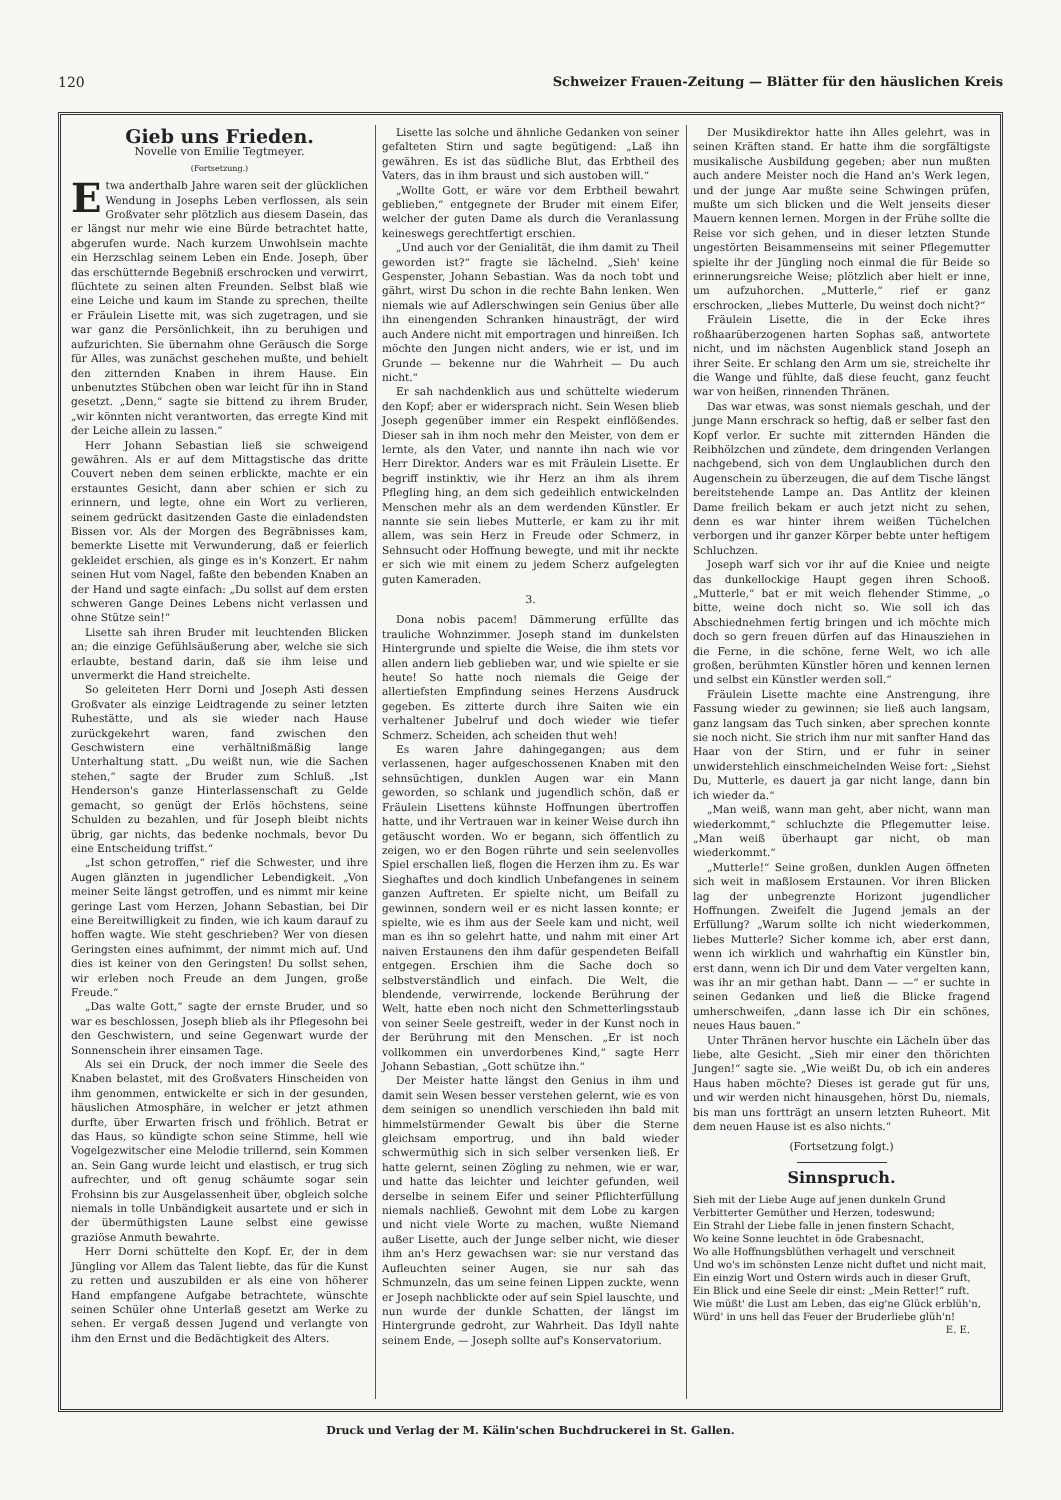120 Schweizer Frauen-Zeitung — Blätter für den häuslichen Kreis
Gieb uns Frieden.
Novelle von Emilie Tegtmeyer.
(Fortsetzung.)
Etwa anderthalb Jahre waren seit der glücklichen Wendung in Josephs Leben verflossen, als sein Großvater sehr plötzlich aus diesem Dasein, das er längst nur mehr wie eine Bürde betrachtet hatte, abgerufen wurde. Nach kurzem Unwohlsein machte ein Herzschlag seinem Leben ein Ende. Joseph, über das erschütternde Begebniß erschrocken und verwirrt, flüchtete zu seinen alten Freunden. Selbst blaß wie eine Leiche und kaum im Stande zu sprechen, theilte er Fräulein Lisette mit, was sich zugetragen, und sie war ganz die Persönlichkeit, ihn zu beruhigen und aufzurichten. Sie übernahm ohne Geräusch die Sorge für Alles, was zunächst geschehen mußte, und behielt den zitternden Knaben in ihrem Hause. Ein unbenutztes Stübchen oben war leicht für ihn in Stand gesetzt. „Denn,“ sagte sie bittend zu ihrem Bruder, „wir könnten nicht verantworten, das erregte Kind mit der Leiche allein zu lassen.“
Herr Johann Sebastian ließ sie schweigend gewähren. Als er auf dem Mittagstische das dritte Couvert neben dem seinen erblickte, machte er ein erstauntes Gesicht, dann aber schien er sich zu erinnern, und legte, ohne ein Wort zu verlieren, seinem gedrückt dasitzenden Gaste die einladendsten Bissen vor. Als der Morgen des Begräbnisses kam, bemerkte Lisette mit Verwunderung, daß er feierlich gekleidet erschien, als ginge es in's Konzert. Er nahm seinen Hut vom Nagel, faßte den bebenden Knaben an der Hand und sagte einfach: „Du sollst auf dem ersten schweren Gange Deines Lebens nicht verlassen und ohne Stütze sein!“
Lisette sah ihren Bruder mit leuchtenden Blicken an; die einzige Gefühlsäußerung aber, welche sie sich erlaubte, bestand darin, daß sie ihm leise und unvermerkt die Hand streichelte.
So geleiteten Herr Dorni und Joseph Asti dessen Großvater als einzige Leidtragende zu seiner letzten Ruhestätte, und als sie wieder nach Hause zurückgekehrt waren, fand zwischen den Geschwistern eine verhältnißmäßig lange Unterhaltung statt. „Du weißt nun, wie die Sachen stehen,“ sagte der Bruder zum Schluß. „Ist Henderson's ganze Hinterlassenschaft zu Gelde gemacht, so genügt der Erlös höchstens, seine Schulden zu bezahlen, und für Joseph bleibt nichts übrig, gar nichts, das bedenke nochmals, bevor Du eine Entscheidung triffst.“
„Ist schon getroffen,“ rief die Schwester, und ihre Augen glänzten in jugendlicher Lebendigkeit. „Von meiner Seite längst getroffen, und es nimmt mir keine geringe Last vom Herzen, Johann Sebastian, bei Dir eine Bereitwilligkeit zu finden, wie ich kaum darauf zu hoffen wagte. Wie steht geschrieben? Wer von diesen Geringsten eines aufnimmt, der nimmt mich auf. Und dies ist keiner von den Geringsten! Du sollst sehen, wir erleben noch Freude an dem Jungen, große Freude.“
„Das walte Gott,“ sagte der ernste Bruder, und so war es beschlossen, Joseph blieb als ihr Pflegesohn bei den Geschwistern, und seine Gegenwart wurde der Sonnenschein ihrer einsamen Tage.
Als sei ein Druck, der noch immer die Seele des Knaben belastet, mit des Großvaters Hinscheiden von ihm genommen, entwickelte er sich in der gesunden, häuslichen Atmosphäre, in welcher er jetzt athmen durfte, über Erwarten frisch und fröhlich. Betrat er das Haus, so kündigte schon seine Stimme, hell wie Vogelgezwitscher eine Melodie trillernd, sein Kommen an. Sein Gang wurde leicht und elastisch, er trug sich aufrechter, und oft genug schäumte sogar sein Frohsinn bis zur Ausgelassenheit über, obgleich solche niemals in tolle Unbändigkeit ausartete und er sich in der übermüthigsten Laune selbst eine gewisse graziöse Anmuth bewahrte.
Herr Dorni schüttelte den Kopf. Er, der in dem Jüngling vor Allem das Talent liebte, das für die Kunst zu retten und auszubilden er als eine von höherer Hand empfangene Aufgabe betrachtete, wünschte seinen Schüler ohne Unterlaß gesetzt am Werke zu sehen. Er vergaß dessen Jugend und verlangte von ihm den Ernst und die Bedächtigkeit des Alters.
Lisette las solche und ähnliche Gedanken von seiner gefalteten Stirn und sagte begütigend: „Laß ihn gewähren. Es ist das südliche Blut, das Erbtheil des Vaters, das in ihm braust und sich austoben will.“
„Wollte Gott, er wäre vor dem Erbtheil bewahrt geblieben,“ entgegnete der Bruder mit einem Eifer, welcher der guten Dame als durch die Veranlassung keineswegs gerechtfertigt erschien.
„Und auch vor der Genialität, die ihm damit zu Theil geworden ist?“ fragte sie lächelnd. „Sieh' keine Gespenster, Johann Sebastian. Was da noch tobt und gährt, wirst Du schon in die rechte Bahn lenken. Wen niemals wie auf Adlerschwingen sein Genius über alle ihn einengenden Schranken hinausträgt, der wird auch Andere nicht mit emportragen und hinreißen. Ich möchte den Jungen nicht anders, wie er ist, und im Grunde — bekenne nur die Wahrheit — Du auch nicht.“
Er sah nachdenklich aus und schüttelte wiederum den Kopf; aber er widersprach nicht. Sein Wesen blieb Joseph gegenüber immer ein Respekt einflößendes. Dieser sah in ihm noch mehr den Meister, von dem er lernte, als den Vater, und nannte ihn nach wie vor Herr Direktor. Anders war es mit Fräulein Lisette. Er begriff instinktiv, wie ihr Herz an ihm als ihrem Pflegling hing, an dem sich gedeihlich entwickelnden Menschen mehr als an dem werdenden Künstler. Er nannte sie sein liebes Mutterle, er kam zu ihr mit allem, was sein Herz in Freude oder Schmerz, in Sehnsucht oder Hoffnung bewegte, und mit ihr neckte er sich wie mit einem zu jedem Scherz aufgelegten guten Kameraden.
3.
Dona nobis pacem! Dämmerung erfüllte das trauliche Wohnzimmer. Joseph stand im dunkelsten Hintergrunde und spielte die Weise, die ihm stets vor allen andern lieb geblieben war, und wie spielte er sie heute! So hatte noch niemals die Geige der allertiefsten Empfindung seines Herzens Ausdruck gegeben. Es zitterte durch ihre Saiten wie ein verhaltener Jubelruf und doch wieder wie tiefer Schmerz. Scheiden, ach scheiden thut weh!
Es waren Jahre dahingegangen; aus dem verlassenen, hager aufgeschossenen Knaben mit den sehnsüchtigen, dunklen Augen war ein Mann geworden, so schlank und jugendlich schön, daß er Fräulein Lisettens kühnste Hoffnungen übertroffen hatte, und ihr Vertrauen war in keiner Weise durch ihn getäuscht worden. Wo er begann, sich öffentlich zu zeigen, wo er den Bogen rührte und sein seelenvolles Spiel erschallen ließ, flogen die Herzen ihm zu. Es war Sieghaftes und doch kindlich Unbefangenes in seinem ganzen Auftreten. Er spielte nicht, um Beifall zu gewinnen, sondern weil er es nicht lassen konnte; er spielte, wie es ihm aus der Seele kam und nicht, weil man es ihn so gelehrt hatte, und nahm mit einer Art naiven Erstaunens den ihm dafür gespendeten Beifall entgegen. Erschien ihm die Sache doch so selbstverständlich und einfach. Die Welt, die blendende, verwirrende, lockende Berührung der Welt, hatte eben noch nicht den Schmetterlingsstaub von seiner Seele gestreift, weder in der Kunst noch in der Berührung mit den Menschen. „Er ist noch vollkommen ein unverdorbenes Kind,“ sagte Herr Johann Sebastian, „Gott schütze ihn.“
Der Meister hatte längst den Genius in ihm und damit sein Wesen besser verstehen gelernt, wie es von dem seinigen so unendlich verschieden ihn bald mit himmelstürmender Gewalt bis über die Sterne gleichsam emportrug, und ihn bald wieder schwermüthig sich in sich selber versenken ließ. Er hatte gelernt, seinen Zögling zu nehmen, wie er war, und hatte das leichter und leichter gefunden, weil derselbe in seinem Eifer und seiner Pflichterfüllung niemals nachließ. Gewohnt mit dem Lobe zu kargen und nicht viele Worte zu machen, wußte Niemand außer Lisette, auch der Junge selber nicht, wie dieser ihm an's Herz gewachsen war: sie nur verstand das Aufleuchten seiner Augen, sie nur sah das Schmunzeln, das um seine feinen Lippen zuckte, wenn er Joseph nachblickte oder auf sein Spiel lauschte, und nun wurde der dunkle Schatten, der längst im Hintergrunde gedroht, zur Wahrheit. Das Idyll nahte seinem Ende, — Joseph sollte auf's Konservatorium.
Der Musikdirektor hatte ihn Alles gelehrt, was in seinen Kräften stand. Er hatte ihm die sorgfältigste musikalische Ausbildung gegeben; aber nun mußten auch andere Meister noch die Hand an's Werk legen, und der junge Aar mußte seine Schwingen prüfen, mußte um sich blicken und die Welt jenseits dieser Mauern kennen lernen. Morgen in der Frühe sollte die Reise vor sich gehen, und in dieser letzten Stunde ungestörten Beisammenseins mit seiner Pflegemutter spielte ihr der Jüngling noch einmal die für Beide so erinnerungsreiche Weise; plötzlich aber hielt er inne, um aufzuhorchen. „Mutterle,“ rief er ganz erschrocken, „liebes Mutterle, Du weinst doch nicht?“
Fräulein Lisette, die in der Ecke ihres roßhaarüberzogenen harten Sophas saß, antwortete nicht, und im nächsten Augenblick stand Joseph an ihrer Seite. Er schlang den Arm um sie, streichelte ihr die Wange und fühlte, daß diese feucht, ganz feucht war von heißen, rinnenden Thränen.
Das war etwas, was sonst niemals geschah, und der junge Mann erschrack so heftig, daß er selber fast den Kopf verlor. Er suchte mit zitternden Händen die Reibhölzchen und zündete, dem dringenden Verlangen nachgebend, sich von dem Unglaublichen durch den Augenschein zu überzeugen, die auf dem Tische längst bereitstehende Lampe an. Das Antlitz der kleinen Dame freilich bekam er auch jetzt nicht zu sehen, denn es war hinter ihrem weißen Tüchelchen verborgen und ihr ganzer Körper bebte unter heftigem Schluchzen.
Joseph warf sich vor ihr auf die Kniee und neigte das dunkellockige Haupt gegen ihren Schooß. „Mutterle,“ bat er mit weich flehender Stimme, „o bitte, weine doch nicht so. Wie soll ich das Abschiednehmen fertig bringen und ich möchte mich doch so gern freuen dürfen auf das Hinausziehen in die Ferne, in die schöne, ferne Welt, wo ich alle großen, berühmten Künstler hören und kennen lernen und selbst ein Künstler werden soll.“
Fräulein Lisette machte eine Anstrengung, ihre Fassung wieder zu gewinnen; sie ließ auch langsam, ganz langsam das Tuch sinken, aber sprechen konnte sie noch nicht. Sie strich ihm nur mit sanfter Hand das Haar von der Stirn, und er fuhr in seiner unwiderstehlich einschmeichelnden Weise fort: „Siehst Du, Mutterle, es dauert ja gar nicht lange, dann bin ich wieder da.“
„Man weiß, wann man geht, aber nicht, wann man wiederkommt,“ schluchzte die Pflegemutter leise. „Man weiß überhaupt gar nicht, ob man wiederkommt.“
„Mutterle!“ Seine großen, dunklen Augen öffneten sich weit in maßlosem Erstaunen. Vor ihren Blicken lag der unbegrenzte Horizont jugendlicher Hoffnungen. Zweifelt die Jugend jemals an der Erfüllung? „Warum sollte ich nicht wiederkommen, liebes Mutterle? Sicher komme ich, aber erst dann, wenn ich wirklich und wahrhaftig ein Künstler bin, erst dann, wenn ich Dir und dem Vater vergelten kann, was ihr an mir gethan habt. Dann — —“ er suchte in seinen Gedanken und ließ die Blicke fragend umherschweifen, „dann lasse ich Dir ein schönes, neues Haus bauen.“
Unter Thränen hervor huschte ein Lächeln über das liebe, alte Gesicht. „Sieh mir einer den thörichten Jungen!“ sagte sie. „Wie weißt Du, ob ich ein anderes Haus haben möchte? Dieses ist gerade gut für uns, und wir werden nicht hinausgehen, hörst Du, niemals, bis man uns fortträgt an unsern letzten Ruheort. Mit dem neuen Hause ist es also nichts.“
(Fortsetzung folgt.)
Sinnspruch.
Sieh mit der Liebe Auge auf jenen dunkeln Grund
Verbitterter Gemüther und Herzen, todeswund;
Ein Strahl der Liebe falle in jenen finstern Schacht,
Wo keine Sonne leuchtet in öde Grabesnacht,
Wo alle Hoffnungsblüthen verhagelt und verschneit
Und wo's im schönsten Lenze nicht duftet und nicht mait,
Ein einzig Wort und Ostern wirds auch in dieser Gruft,
Ein Blick und eine Seele dir einst: „Mein Retter!“ ruft.
Wie müßt' die Lust am Leben, das eig'ne Glück erblüh'n,
Würd' in uns hell das Feuer der Bruderliebe glüh'n!
E. E.
Druck und Verlag der M. Kälin'schen Buchdruckerei in St. Gallen.